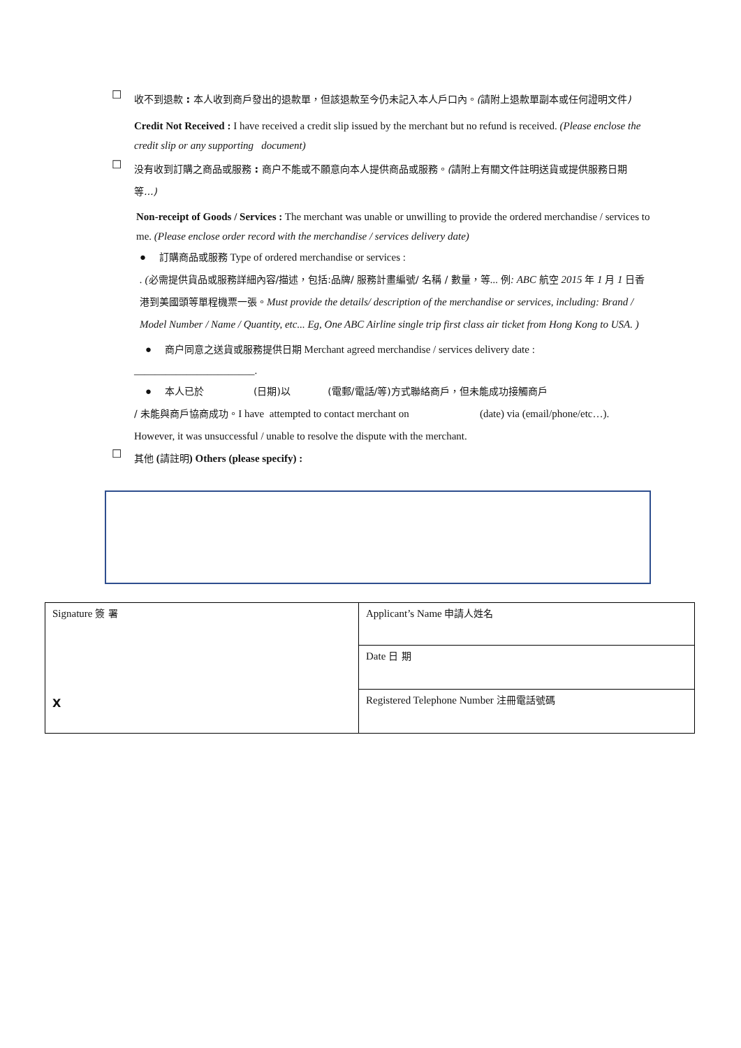☐
收不到退款 : 本人收到商戶發出的退款單，但該退款至今仍未記入本人戶口內。(請附上退款單副本或任何證明文件)
Credit Not Received : I have received a credit slip issued by the merchant but no refund is received. (Please enclose the credit slip or any supporting document)
☐
没有收到訂購之商品或服務 : 商户不能或不願意向本人提供商品或服務。(請附上有關文件註明送貨或提供服務日期等...)
Non-receipt of Goods / Services : The merchant was unable or unwilling to provide the ordered merchandise / services to me. (Please enclose order record with the merchandise / services delivery date)
● 訂購商品或服務 Type of ordered merchandise or services :
. (必需提供貨品或服務詳細內容/描述，包括:品牌/ 服務計畫編號/ 名稱 / 數量，等... 例: ABC 航空 2015 年 1 月 1 日香港到美國頭等單程機票一張。Must provide the details/ description of the merchandise or services, including: Brand / Model Number / Name / Quantity, etc... Eg, One ABC Airline single trip first class air ticket from Hong Kong to USA. )
● 商户同意之送貨或服務提供日期 Merchant agreed merchandise / services delivery date :
_______________________.
● 本人已於 (日期)以 (電郵/電話/等)方式聯絡商戶，但未能成功接觸商戶
/ 未能與商戶協商成功。I have attempted to contact merchant on (date) via (email/phone/etc…). However, it was unsuccessful / unable to resolve the dispute with the merchant.
☐
其他 (請註明) Others (please specify) :
| Signature 簽 署 X | Applicant’s Name 申請人姓名 |
| | Date 日 期 |
| | Registered Telephone Number 注冊電話號碼 |